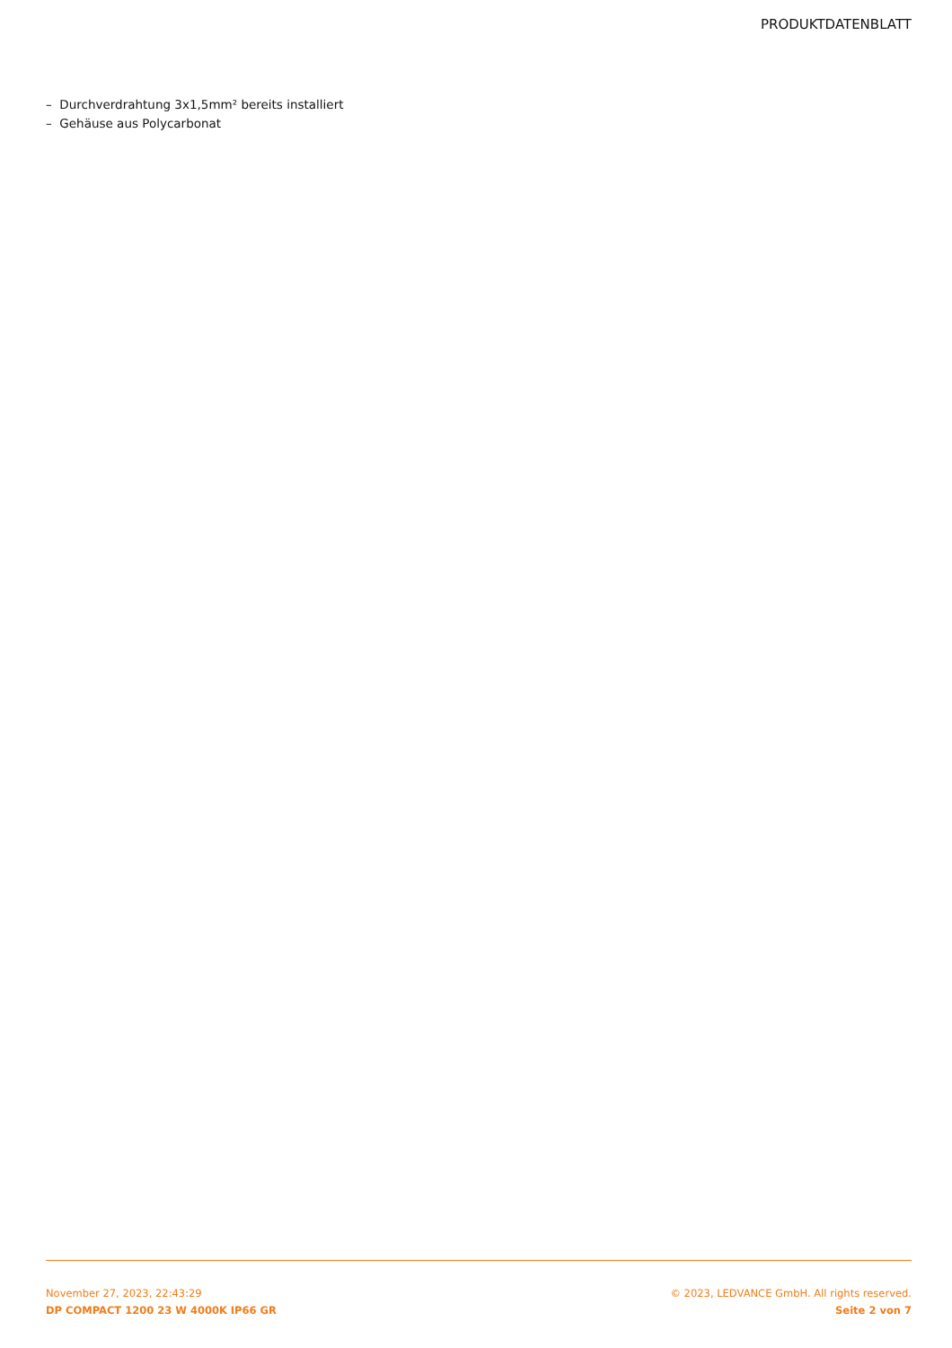PRODUKTDATENBLATT
– Durchverdrahtung 3x1,5mm² bereits installiert
– Gehäuse aus Polycarbonat
November 27, 2023, 22:43:29
DP COMPACT 1200 23 W 4000K IP66 GR
© 2023, LEDVANCE GmbH. All rights reserved.
Seite 2 von 7